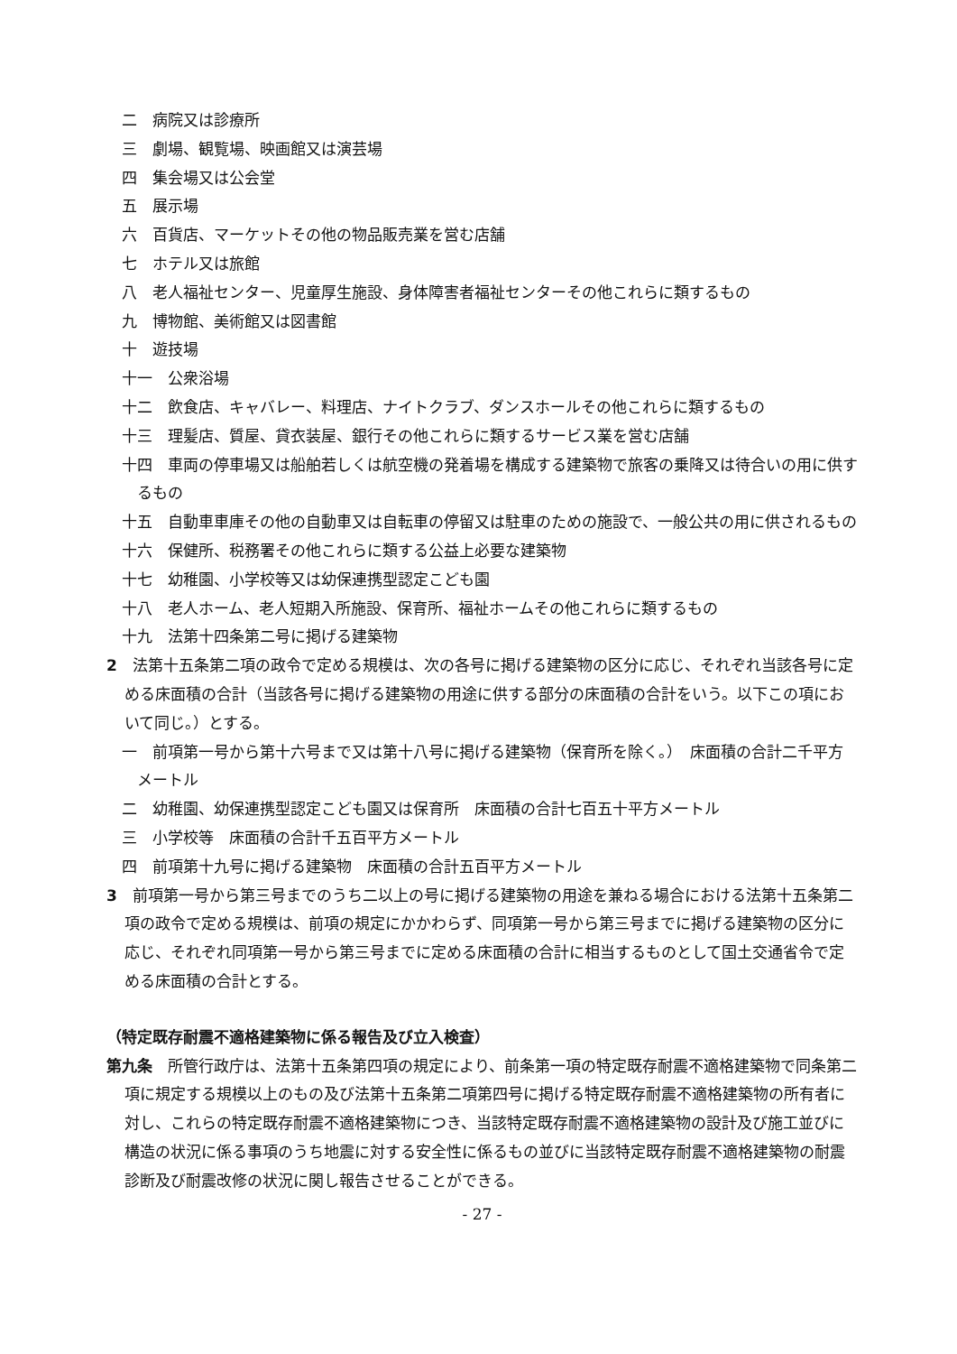二　病院又は診療所
三　劇場、観覧場、映画館又は演芸場
四　集会場又は公会堂
五　展示場
六　百貨店、マーケットその他の物品販売業を営む店舗
七　ホテル又は旅館
八　老人福祉センター、児童厚生施設、身体障害者福祉センターその他これらに類するもの
九　博物館、美術館又は図書館
十　遊技場
十一　公衆浴場
十二　飲食店、キャバレー、料理店、ナイトクラブ、ダンスホールその他これらに類するもの
十三　理髪店、質屋、貸衣装屋、銀行その他これらに類するサービス業を営む店舗
十四　車両の停車場又は船舶若しくは航空機の発着場を構成する建築物で旅客の乗降又は待合いの用に供するもの
十五　自動車車庫その他の自動車又は自転車の停留又は駐車のための施設で、一般公共の用に供されるもの
十六　保健所、税務署その他これらに類する公益上必要な建築物
十七　幼稚園、小学校等又は幼保連携型認定こども園
十八　老人ホーム、老人短期入所施設、保育所、福祉ホームその他これらに類するもの
十九　法第十四条第二号に掲げる建築物
2　法第十五条第二項の政令で定める規模は、次の各号に掲げる建築物の区分に応じ、それぞれ当該各号に定める床面積の合計（当該各号に掲げる建築物の用途に供する部分の床面積の合計をいう。以下この項において同じ。）とする。
一　前項第一号から第十六号まで又は第十八号に掲げる建築物（保育所を除く。）　床面積の合計二千平方メートル
二　幼稚園、幼保連携型認定こども園又は保育所　床面積の合計七百五十平方メートル
三　小学校等　床面積の合計千五百平方メートル
四　前項第十九号に掲げる建築物　床面積の合計五百平方メートル
3　前項第一号から第三号までのうち二以上の号に掲げる建築物の用途を兼ねる場合における法第十五条第二項の政令で定める規模は、前項の規定にかかわらず、同項第一号から第三号までに掲げる建築物の区分に応じ、それぞれ同項第一号から第三号までに定める床面積の合計に相当するものとして国土交通省令で定める床面積の合計とする。
（特定既存耐震不適格建築物に係る報告及び立入検査）
第九条　所管行政庁は、法第十五条第四項の規定により、前条第一項の特定既存耐震不適格建築物で同条第二項に規定する規模以上のもの及び法第十五条第二項第四号に掲げる特定既存耐震不適格建築物の所有者に対し、これらの特定既存耐震不適格建築物につき、当該特定既存耐震不適格建築物の設計及び施工並びに構造の状況に係る事項のうち地震に対する安全性に係るもの並びに当該特定既存耐震不適格建築物の耐震診断及び耐震改修の状況に関し報告させることができる。
- 27 -